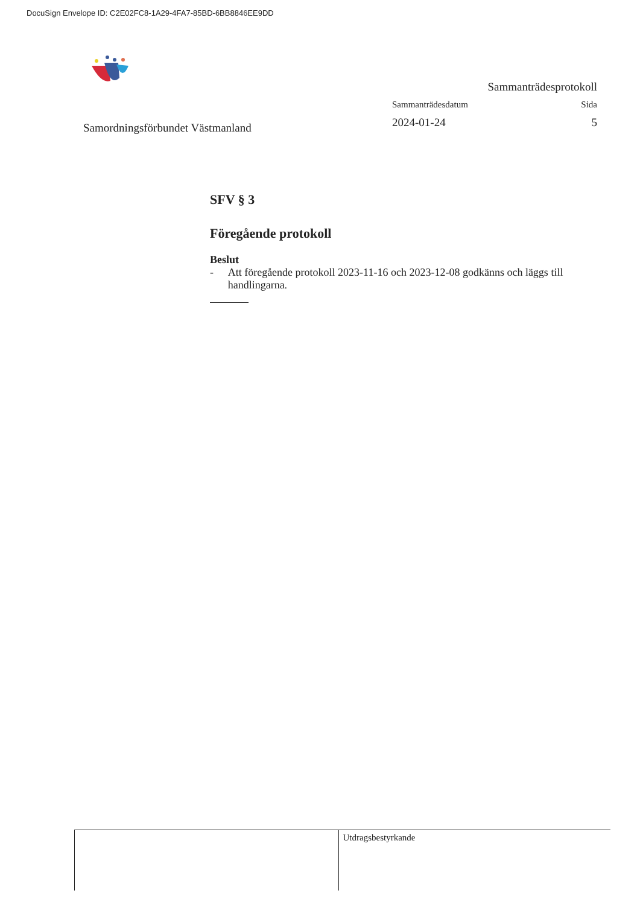DocuSign Envelope ID: C2E02FC8-1A29-4FA7-85BD-6BB8846EE9DD
Samordningsförbundet Västmanland
Sammanträdesprotokoll
Sammanträdesdatum Sida
2024-01-24 5
SFV § 3
Föregående protokoll
Beslut
- Att föregående protokoll 2023-11-16 och 2023-12-08 godkänns och läggs till handlingarna.
Utdragsbestyrkande